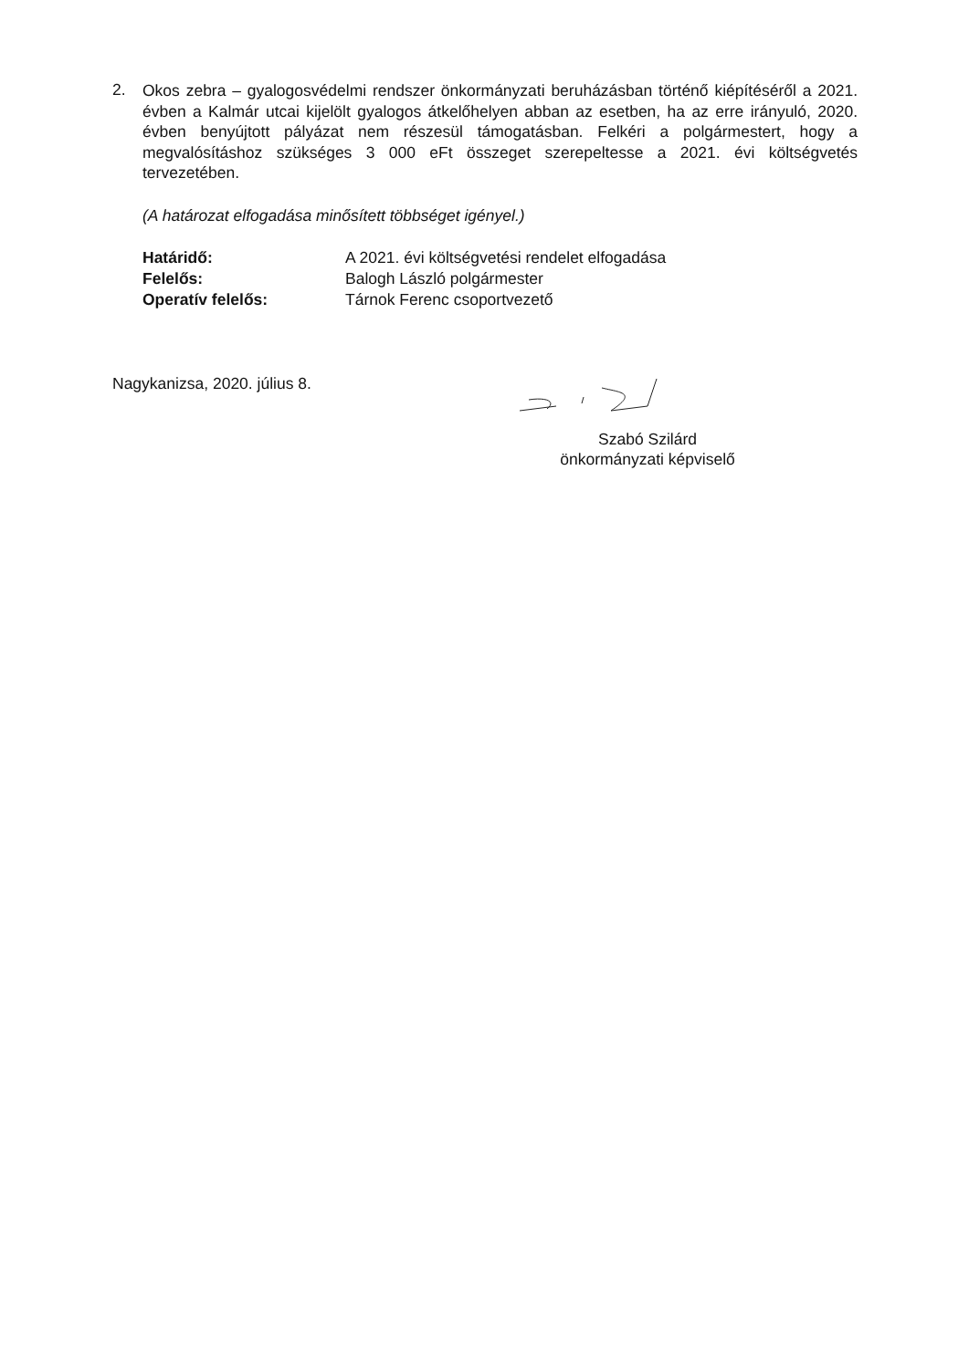2.
Okos zebra – gyalogosvédelmi rendszer önkormányzati beruházásban történő kiépítéséről a 2021. évben a Kalmár utcai kijelölt gyalogos átkelőhelyen abban az esetben, ha az erre irányuló, 2020. évben benyújtott pályázat nem részesül támogatásban. Felkéri a polgármestert, hogy a megvalósításhoz szükséges 3 000 eFt összeget szerepeltesse a 2021. évi költségvetés tervezetében.
(A határozat elfogadása minősített többséget igényel.)
| Határidő: | A 2021. évi költségvetési rendelet elfogadása |
| Felelős: | Balogh László polgármester |
| Operatív felelős: | Tárnok Ferenc csoportvezető |
Nagykanizsa, 2020. július 8.
Szabó Szilárd
önkormányzati képviselő